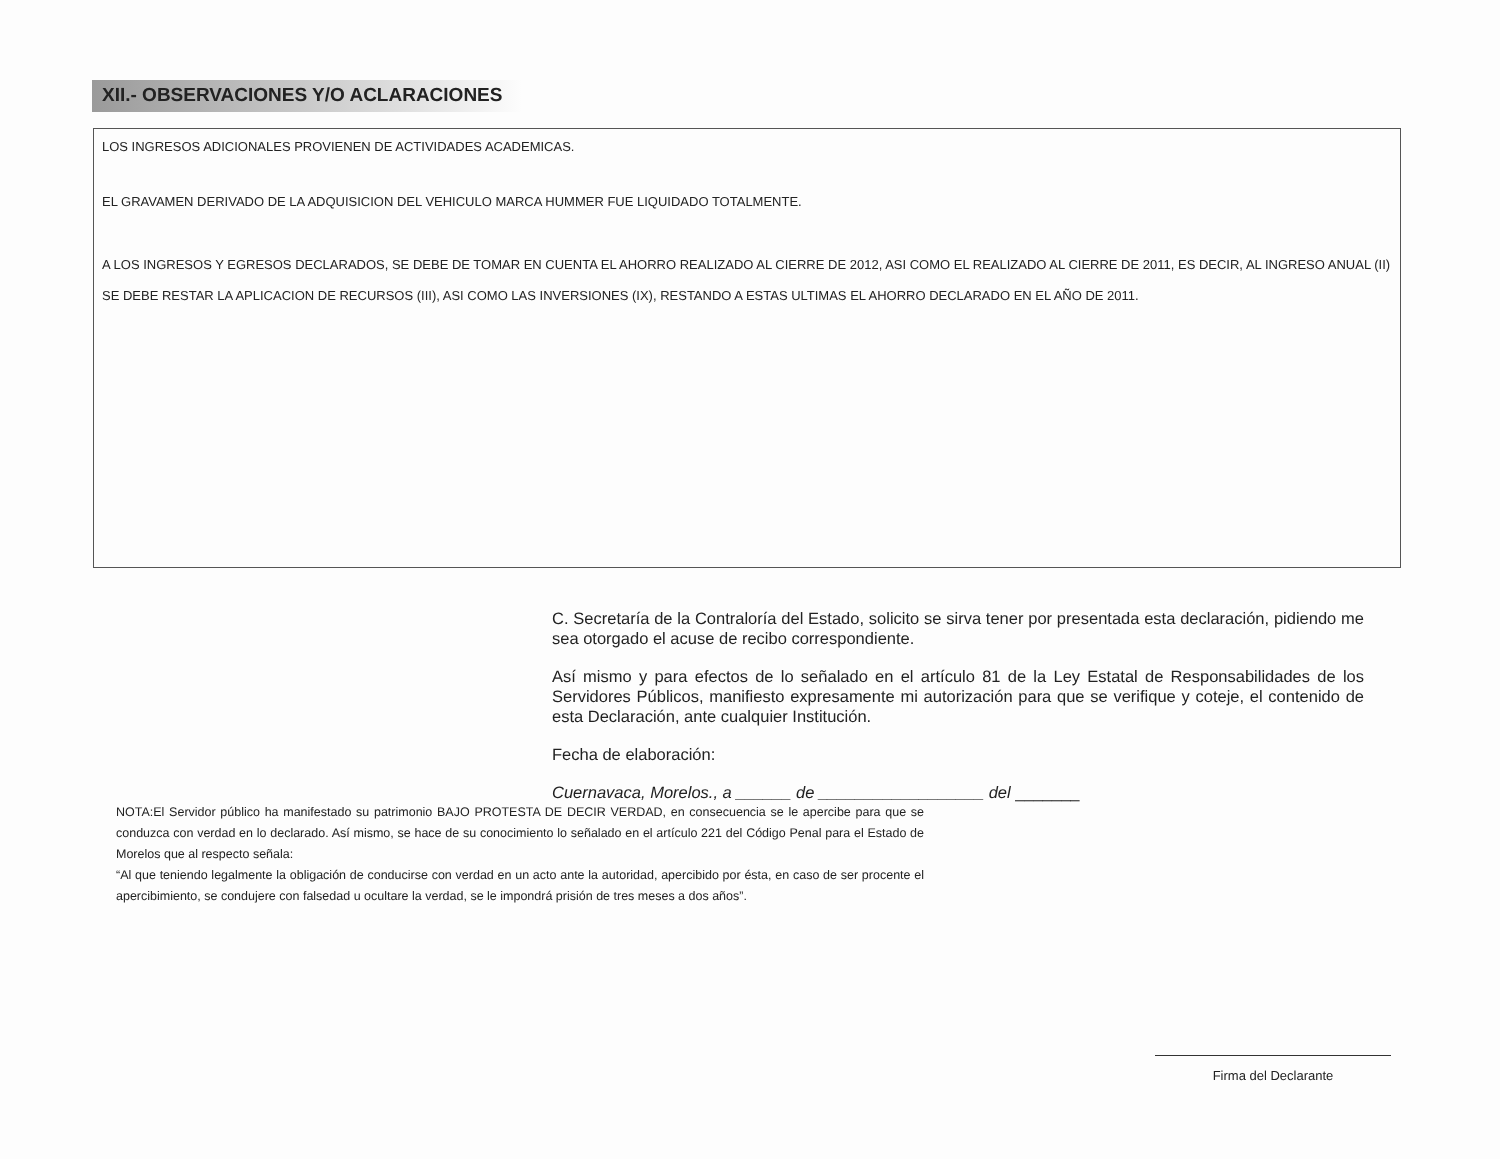XII.- OBSERVACIONES Y/O ACLARACIONES
LOS INGRESOS ADICIONALES PROVIENEN DE ACTIVIDADES ACADEMICAS.
EL GRAVAMEN DERIVADO DE LA ADQUISICION DEL VEHICULO MARCA HUMMER FUE LIQUIDADO TOTALMENTE.
A LOS INGRESOS Y EGRESOS DECLARADOS, SE DEBE DE TOMAR EN CUENTA EL AHORRO REALIZADO AL CIERRE DE 2012, ASI COMO EL REALIZADO AL CIERRE DE 2011, ES DECIR, AL INGRESO ANUAL (II) SE DEBE RESTAR LA APLICACION DE RECURSOS (III), ASI COMO LAS INVERSIONES (IX), RESTANDO A ESTAS ULTIMAS EL AHORRO DECLARADO EN EL AÑO DE 2011.
C. Secretaría de la Contraloría del Estado, solicito se sirva tener por presentada esta declaración, pidiendo me sea otorgado el acuse de recibo correspondiente.
Así mismo y para efectos de lo señalado en el artículo 81 de la Ley Estatal de Responsabilidades de los Servidores Públicos, manifiesto expresamente mi autorización para que se verifique y coteje, el contenido de esta Declaración, ante cualquier Institución.
Fecha de elaboración:
Cuernavaca, Morelos., a ______ de __________________ del _______
NOTA:El Servidor público ha manifestado su patrimonio BAJO PROTESTA DE DECIR VERDAD, en consecuencia se le apercibe para que se conduzca con verdad en lo declarado. Así mismo, se hace de su conocimiento lo señalado en el artículo 221 del Código Penal para el Estado de Morelos que al respecto señala:
“Al que teniendo legalmente la obligación de conducirse con verdad en un acto ante la autoridad, apercibido por ésta, en caso de ser procente el apercibimiento, se condujere con falsedad u ocultare la verdad, se le impondrá prisión de tres meses a dos años”.
Firma del Declarante